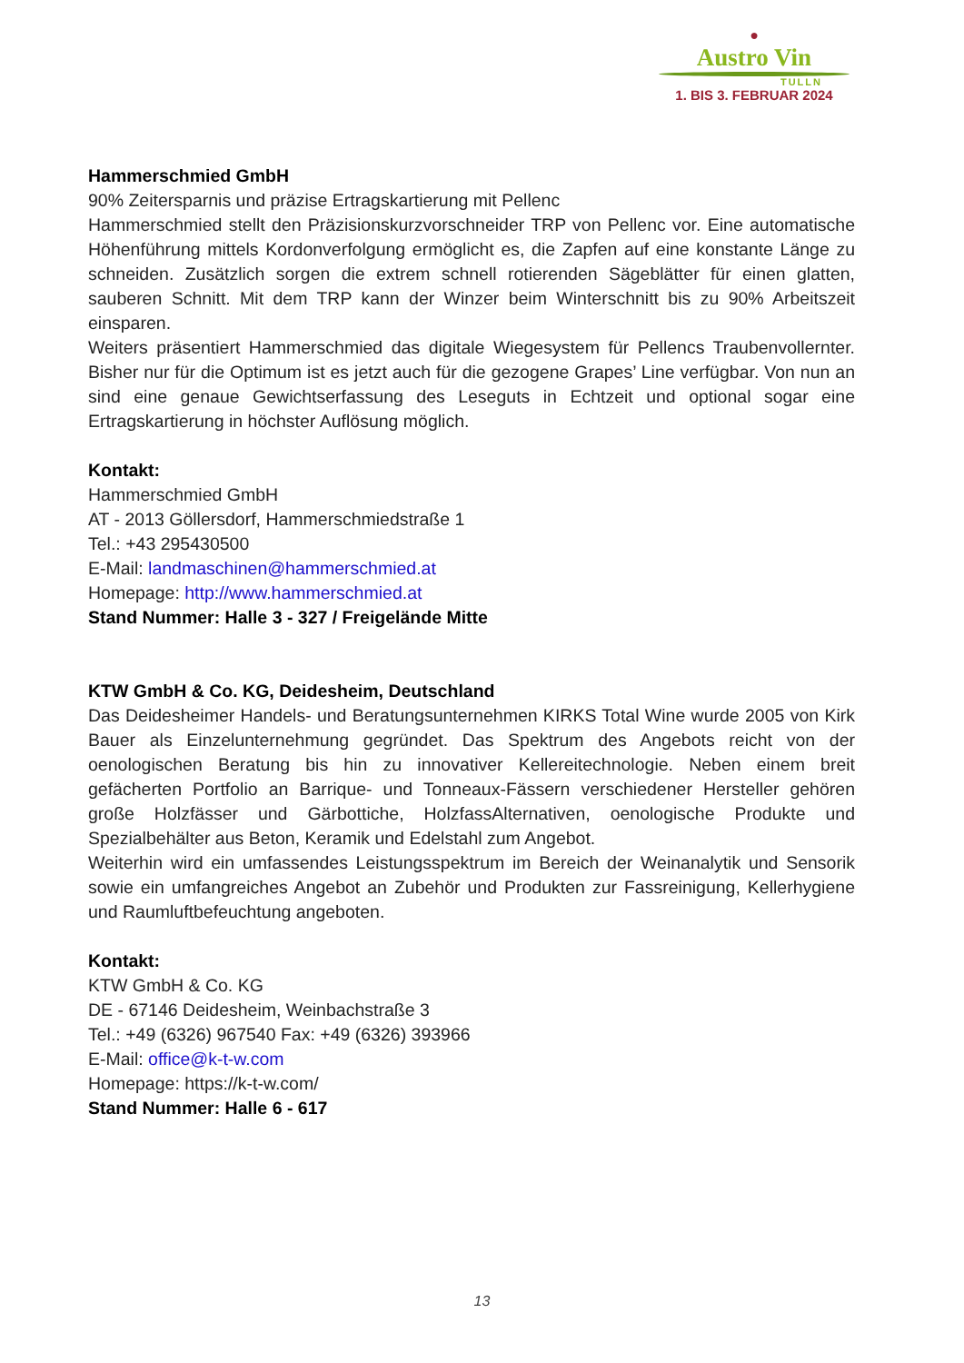●
Austro Vin
TULLN
1. BIS 3. FEBRUAR 2024
Hammerschmied GmbH
90% Zeitersparnis und präzise Ertragskartierung mit Pellenc
Hammerschmied stellt den Präzisionskurzvorschneider TRP von Pellenc vor. Eine automatische Höhenführung mittels Kordonverfolgung ermöglicht es, die Zapfen auf eine konstante Länge zu schneiden. Zusätzlich sorgen die extrem schnell rotierenden Sägeblätter für einen glatten, sauberen Schnitt. Mit dem TRP kann der Winzer beim Winterschnitt bis zu 90% Arbeitszeit einsparen.
Weiters präsentiert Hammerschmied das digitale Wiegesystem für Pellencs Traubenvollernter. Bisher nur für die Optimum ist es jetzt auch für die gezogene Grapes’ Line verfügbar. Von nun an sind eine genaue Gewichtserfassung des Leseguts in Echtzeit und optional sogar eine Ertragskartierung in höchster Auflösung möglich.
Kontakt:
Hammerschmied GmbH
AT - 2013 Göllersdorf, Hammerschmiedstraße 1
Tel.: +43 295430500
E-Mail: landmaschinen@hammerschmied.at
Homepage: http://www.hammerschmied.at
Stand Nummer: Halle 3 - 327 / Freigelände Mitte
KTW GmbH & Co. KG, Deidesheim, Deutschland
Das Deidesheimer Handels- und Beratungsunternehmen KIRKS Total Wine wurde 2005 von Kirk Bauer als Einzelunternehmung gegründet. Das Spektrum des Angebots reicht von der oenologischen Beratung bis hin zu innovativer Kellereitechnologie. Neben einem breit gefächerten Portfolio an Barrique- und Tonneaux-Fässern verschiedener Hersteller gehören große Holzfässer und Gärbottiche, HolzfassAlternativen, oenologische Produkte und Spezialbehälter aus Beton, Keramik und Edelstahl zum Angebot.
Weiterhin wird ein umfassendes Leistungsspektrum im Bereich der Weinanalytik und Sensorik sowie ein umfangreiches Angebot an Zubehör und Produkten zur Fassreinigung, Kellerhygiene und Raumluftbefeuchtung angeboten.
Kontakt:
KTW GmbH & Co. KG
DE - 67146 Deidesheim, Weinbachstraße 3
Tel.: +49 (6326) 967540 Fax: +49 (6326) 393966
E-Mail: office@k-t-w.com
Homepage: https://k-t-w.com/
Stand Nummer: Halle 6 - 617
13